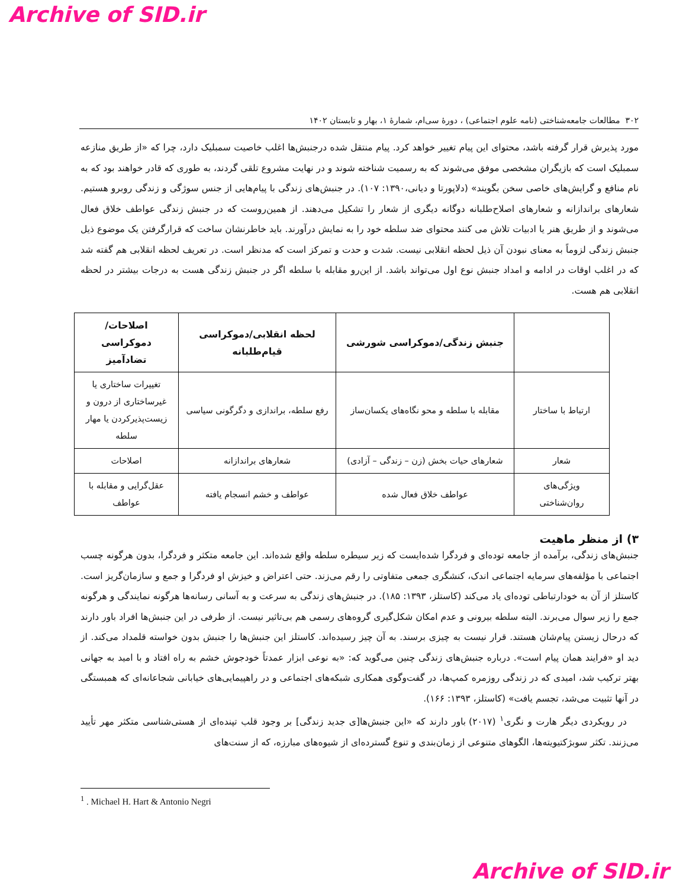Archive of SID.ir
۳۰۲ مطالعات جامعه‌شناختی (نامه علوم اجتماعی) ، دورۀ سی‌ام، شمارۀ ۱، بهار و تابستان ۱۴۰۲
مورد پذیرش قرار گرفته باشد، محتوای این پیام تغییر خواهد کرد. پیام منتقل شده درجنبش‌ها اغلب خاصیت سمبلیک دارد، چرا که «از طریق منازعه سمبلیک است که بازیگران مشخصی موفق می‌شوند که به رسمیت شناخته شوند و در نهایت مشروع تلقی گردند، به طوری که قادر خواهند بود که به نام منافع و گرایش‌های خاصی سخن بگویند» (دلاپورتا و دیانی،۱۳۹۰: ۱۰۷). در جنبش‌های زندگی با پیام‌هایی از جنس سوژگی و زندگی روبرو هستیم. شعارهای براندازانه و شعارهای اصلاح‌طلبانه دوگانه دیگری از شعار را تشکیل می‌دهند. از همین‌روست که در جنبش زندگی عواطف خلاق فعال می‌شوند و از طریق هنر یا ادبیات تلاش می کنند محتوای ضد سلطه خود را به نمایش درآورند. باید خاطرنشان ساخت که قرارگرفتن یک موضوع ذیل جنبش زندگی لزوماً به معنای نبودن آن ذیل لحظه انقلابی نیست. شدت و حدت و تمرکز است که مدنظر است. در تعریف لحظه انقلابی هم گفته شد که در اغلب اوقات در ادامه و امداد جنبش نوع اول می‌تواند باشد. از این‌رو مقابله با سلطه اگر در جنبش زندگی هست به درجات بیشتر در لحظه انقلابی هم هست.
| | جنبش زندگی/دموکراسی شورشی | لحظه انقلابی/دموکراسی قیام‌طلبانه | اصلاحات/دموکراسی تضادآمیز |
| --- | --- | --- | --- |
| ارتباط با ساختار | مقابله با سلطه و محو نگاه‌های یکسان‌ساز | رفع سلطه، براندازی و دگرگونی سیاسی | تغییرات ساختاری یا غیرساختاری از درون و زیست‌پذیرکردن یا مهار سلطه |
| شعار | شعارهای حیات بخش (زن – زندگی – آزادی) | شعارهای براندازانه | اصلاحات |
| ویژگی‌های روان‌شناختی | عواطف خلاق فعال شده | عواطف و خشم انسجام یافته | عقل‌گرایی و مقابله با عواطف |
۳) از منظر ماهیت
جنبش‌های زندگی، برآمده از جامعه توده‌ای و فردگرا شده‌ایست که زیر سیطره سلطه واقع شده‌اند. این جامعه متکثر و فردگرا، بدون هرگونه چسب اجتماعی با مؤلفه‌های سرمایه اجتماعی اندک، کنشگری جمعی متفاوتی را رقم می‌زند. حتی اعتراض و خیزش او فردگرا و جمع و سازمان‌گریز است. کاستلز از آن به خودارتباطی توده‌ای یاد می‌کند (کاستلز، ۱۳۹۳: ۱۸۵). در جنبش‌های زندگی به سرعت و به آسانی رسانه‌ها هرگونه نمایندگی و هرگونه جمع را زیر سوال می‌برند. البته سلطه بیرونی و عدم امکان شکل‌گیری گروه‌های رسمی هم بی‌تاثیر نیست. از طرفی در این جنبش‌ها افراد باور دارند که درحال زیستن پیام‌شان هستند. قرار نیست به چیزی برسند. به آن چیز رسیده‌اند. کاستلز این جنبش‌ها را جنبش بدون خواسته قلمداد می‌کند. از دید او «فرایند همان پیام است». درباره جنبش‌های زندگی چنین می‌گوید که: «به نوعی ابزار عمدتاً خودجوش خشم به راه افتاد و با امید به جهانی بهتر ترکیب شد، امیدی که در زندگی روزمره کمپ‌ها، در گفت‌وگوی همکاری شبکه‌های اجتماعی و در راهپیمایی‌های خیابانی شجاعانه‌ای که همبستگی در آنها تثبیت می‌شد، تجسم یافت» (کاستلز، ۱۳۹۳: ۱۶۶).
در رویکردی دیگر هارت و نگری<sup>۱</sup> (۲۰۱۷) باور دارند که «این جنبش‌ها[ی جدید زندگی] بر وجود قلب تپنده‌ای از هستی‌شناسی متکثر مهر تأیید می‌زنند. تکثر سوبژکتیویته‌ها، الگوهای متنوعی از زمان‌بندی و تنوع گسترده‌ای از شیوه‌های مبارزه، که از سنت‌های
<sup>1</sup> . Michael H. Hart & Antonio Negri
Archive of SID.ir